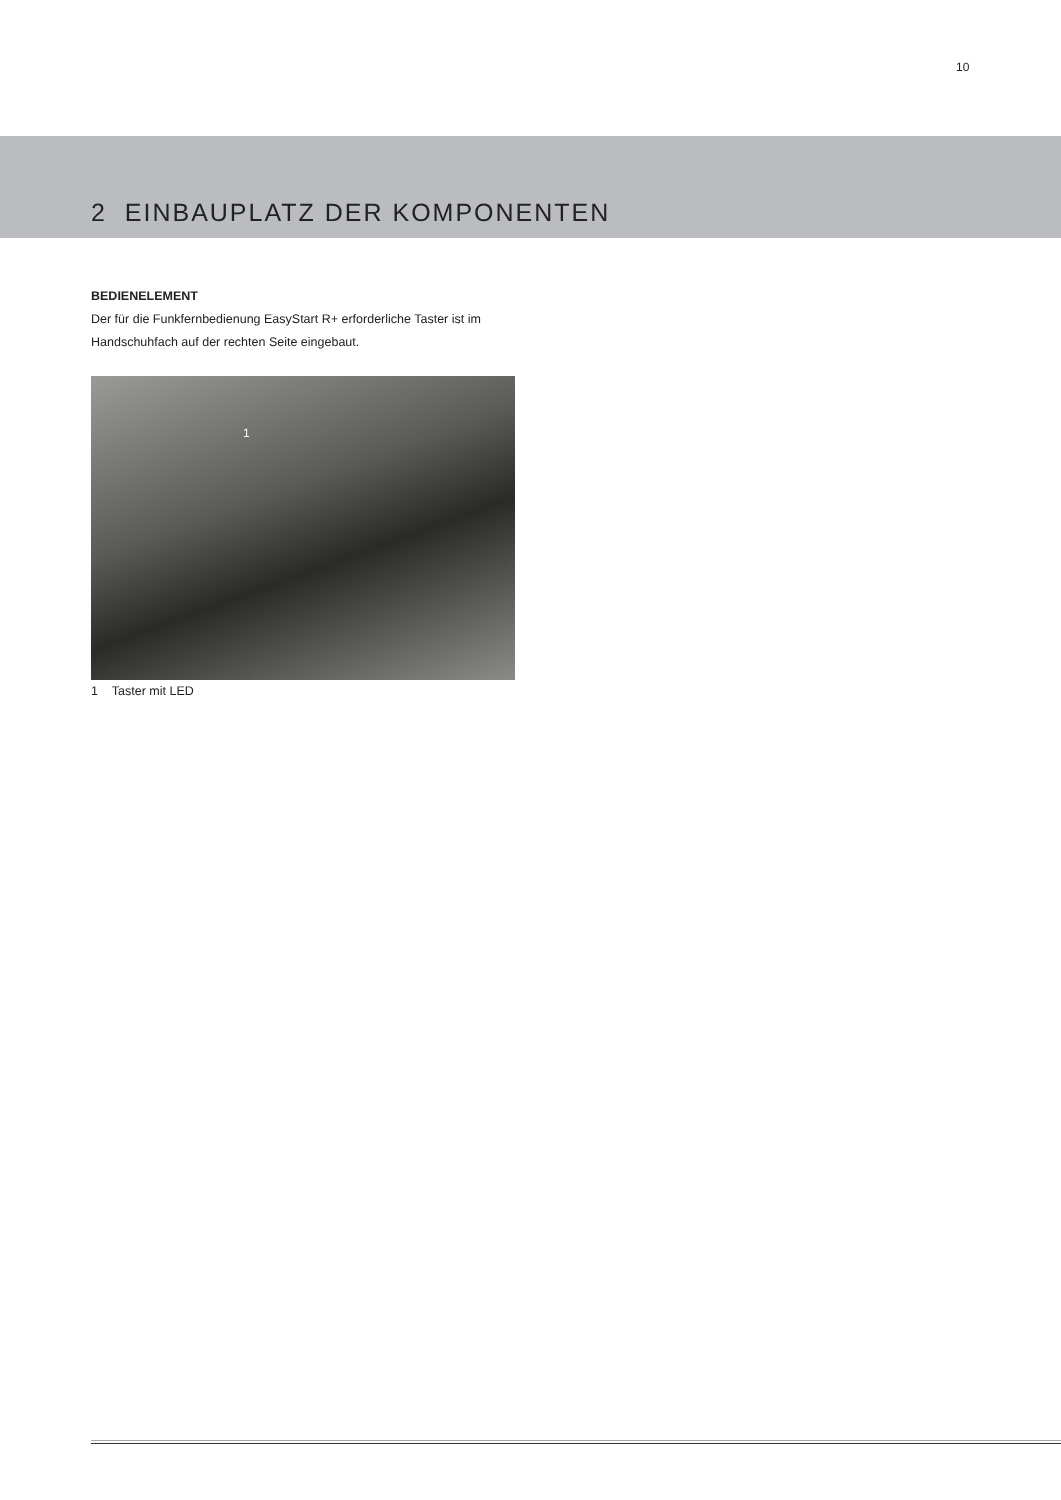10
2 EINBAUPLATZ DER KOMPONENTEN
BEDIENELEMENT
Der für die Funkfernbedienung EasyStart R+ erforderliche Taster ist im Handschuhfach auf der rechten Seite eingebaut.
1
1 Taster mit LED